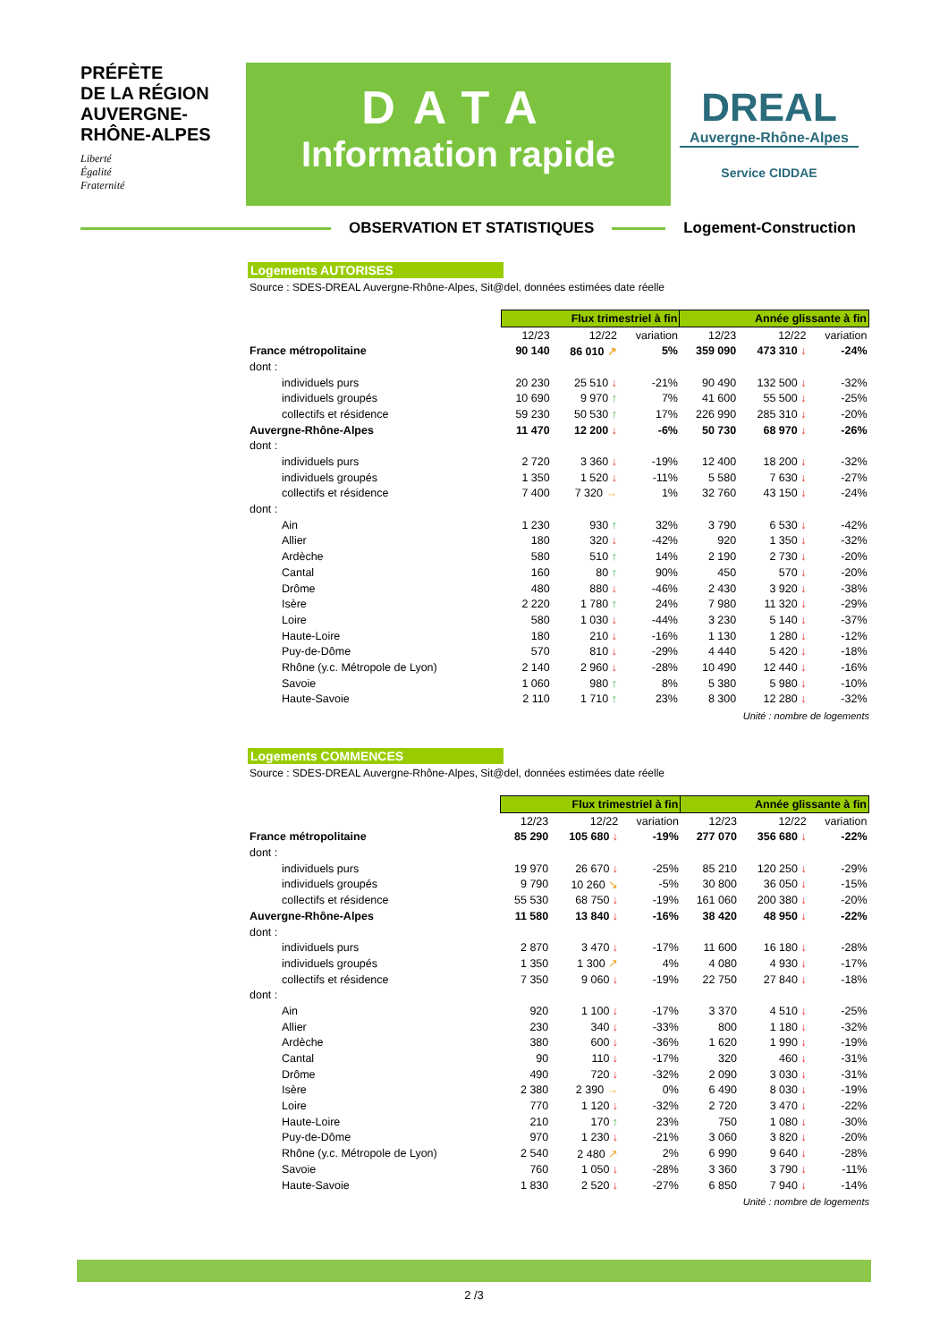PRÉFÈTE
DE LA RÉGION
AUVERGNE-
RHÔNE-ALPES
Liberté
Égalité
Fraternité
DATA
Information rapide
DREAL
Auvergne-Rhône-Alpes
Service CIDDAE
OBSERVATION ET STATISTIQUES Logement-Construction
Logements AUTORISES
Source : SDES-DREAL Auvergne-Rhône-Alpes, Sit@del, données estimées date réelle
| | Flux trimestriel à fin | | | Année glissante à fin | | |
| --- | --- | --- | --- | --- | --- | --- |
| | 12/23 | 12/22 | variation | 12/23 | 12/22 | variation |
| France métropolitaine | 90 140 | 86 010 ↗ | 5% | 359 090 | 473 310 ↓ | -24% |
| dont : | | | | | | |
| individuels purs | 20 230 | 25 510 ↓ | -21% | 90 490 | 132 500 ↓ | -32% |
| individuels groupés | 10 690 | 9 970 ↑ | 7% | 41 600 | 55 500 ↓ | -25% |
| collectifs et résidence | 59 230 | 50 530 ↑ | 17% | 226 990 | 285 310 ↓ | -20% |
| Auvergne-Rhône-Alpes | 11 470 | 12 200 ↓ | -6% | 50 730 | 68 970 ↓ | -26% |
| dont : | | | | | | |
| individuels purs | 2 720 | 3 360 ↓ | -19% | 12 400 | 18 200 ↓ | -32% |
| individuels groupés | 1 350 | 1 520 ↓ | -11% | 5 580 | 7 630 ↓ | -27% |
| collectifs et résidence | 7 400 | 7 320 → | 1% | 32 760 | 43 150 ↓ | -24% |
| dont : | | | | | | |
| Ain | 1 230 | 930 ↑ | 32% | 3 790 | 6 530 ↓ | -42% |
| Allier | 180 | 320 ↓ | -42% | 920 | 1 350 ↓ | -32% |
| Ardèche | 580 | 510 ↑ | 14% | 2 190 | 2 730 ↓ | -20% |
| Cantal | 160 | 80 ↑ | 90% | 450 | 570 ↓ | -20% |
| Drôme | 480 | 880 ↓ | -46% | 2 430 | 3 920 ↓ | -38% |
| Isère | 2 220 | 1 780 ↑ | 24% | 7 980 | 11 320 ↓ | -29% |
| Loire | 580 | 1 030 ↓ | -44% | 3 230 | 5 140 ↓ | -37% |
| Haute-Loire | 180 | 210 ↓ | -16% | 1 130 | 1 280 ↓ | -12% |
| Puy-de-Dôme | 570 | 810 ↓ | -29% | 4 440 | 5 420 ↓ | -18% |
| Rhône (y.c. Métropole de Lyon) | 2 140 | 2 960 ↓ | -28% | 10 490 | 12 440 ↓ | -16% |
| Savoie | 1 060 | 980 ↑ | 8% | 5 380 | 5 980 ↓ | -10% |
| Haute-Savoie | 2 110 | 1 710 ↑ | 23% | 8 300 | 12 280 ↓ | -32% |
Unité : nombre de logements
Logements COMMENCES
Source : SDES-DREAL Auvergne-Rhône-Alpes, Sit@del, données estimées date réelle
| | Flux trimestriel à fin | | | Année glissante à fin | | |
| --- | --- | --- | --- | --- | --- | --- |
| | 12/23 | 12/22 | variation | 12/23 | 12/22 | variation |
| France métropolitaine | 85 290 | 105 680 ↓ | -19% | 277 070 | 356 680 ↓ | -22% |
| dont : | | | | | | |
| individuels purs | 19 970 | 26 670 ↓ | -25% | 85 210 | 120 250 ↓ | -29% |
| individuels groupés | 9 790 | 10 260 ↘ | -5% | 30 800 | 36 050 ↓ | -15% |
| collectifs et résidence | 55 530 | 68 750 ↓ | -19% | 161 060 | 200 380 ↓ | -20% |
| Auvergne-Rhône-Alpes | 11 580 | 13 840 ↓ | -16% | 38 420 | 48 950 ↓ | -22% |
| dont : | | | | | | |
| individuels purs | 2 870 | 3 470 ↓ | -17% | 11 600 | 16 180 ↓ | -28% |
| individuels groupés | 1 350 | 1 300 ↗ | 4% | 4 080 | 4 930 ↓ | -17% |
| collectifs et résidence | 7 350 | 9 060 ↓ | -19% | 22 750 | 27 840 ↓ | -18% |
| dont : | | | | | | |
| Ain | 920 | 1 100 ↓ | -17% | 3 370 | 4 510 ↓ | -25% |
| Allier | 230 | 340 ↓ | -33% | 800 | 1 180 ↓ | -32% |
| Ardèche | 380 | 600 ↓ | -36% | 1 620 | 1 990 ↓ | -19% |
| Cantal | 90 | 110 ↓ | -17% | 320 | 460 ↓ | -31% |
| Drôme | 490 | 720 ↓ | -32% | 2 090 | 3 030 ↓ | -31% |
| Isère | 2 380 | 2 390 → | 0% | 6 490 | 8 030 ↓ | -19% |
| Loire | 770 | 1 120 ↓ | -32% | 2 720 | 3 470 ↓ | -22% |
| Haute-Loire | 210 | 170 ↑ | 23% | 750 | 1 080 ↓ | -30% |
| Puy-de-Dôme | 970 | 1 230 ↓ | -21% | 3 060 | 3 820 ↓ | -20% |
| Rhône (y.c. Métropole de Lyon) | 2 540 | 2 480 ↗ | 2% | 6 990 | 9 640 ↓ | -28% |
| Savoie | 760 | 1 050 ↓ | -28% | 3 360 | 3 790 ↓ | -11% |
| Haute-Savoie | 1 830 | 2 520 ↓ | -27% | 6 850 | 7 940 ↓ | -14% |
Unité : nombre de logements
2 /3